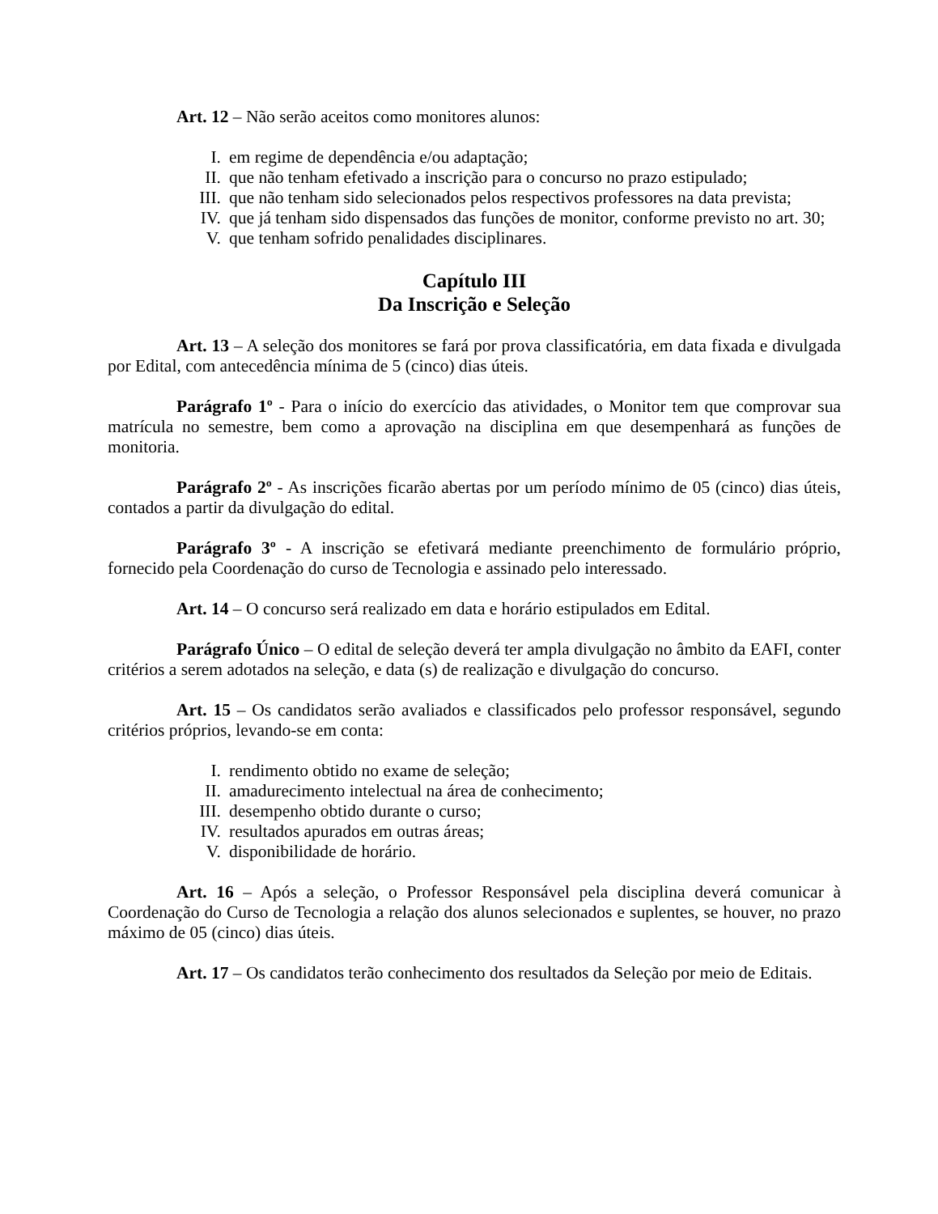Art. 12 – Não serão aceitos como monitores alunos:
I. em regime de dependência e/ou adaptação;
II. que não tenham efetivado a inscrição para o concurso no prazo estipulado;
III. que não tenham sido selecionados pelos respectivos professores na data prevista;
IV. que já tenham sido dispensados das funções de monitor, conforme previsto no art. 30;
V. que tenham sofrido penalidades disciplinares.
Capítulo III
Da Inscrição e Seleção
Art. 13 – A seleção dos monitores se fará por prova classificatória, em data fixada e divulgada por Edital, com antecedência mínima de 5 (cinco) dias úteis.
Parágrafo 1º - Para o início do exercício das atividades, o Monitor tem que comprovar sua matrícula no semestre, bem como a aprovação na disciplina em que desempenhará as funções de monitoria.
Parágrafo 2º - As inscrições ficarão abertas por um período mínimo de 05 (cinco) dias úteis, contados a partir da divulgação do edital.
Parágrafo 3º - A inscrição se efetivará mediante preenchimento de formulário próprio, fornecido pela Coordenação do curso de Tecnologia e assinado pelo interessado.
Art. 14 – O concurso será realizado em data e horário estipulados em Edital.
Parágrafo Único – O edital de seleção deverá ter ampla divulgação no âmbito da EAFI, conter critérios a serem adotados na seleção, e data (s) de realização e divulgação do concurso.
Art. 15 – Os candidatos serão avaliados e classificados pelo professor responsável, segundo critérios próprios, levando-se em conta:
I. rendimento obtido no exame de seleção;
II. amadurecimento intelectual na área de conhecimento;
III. desempenho obtido durante o curso;
IV. resultados apurados em outras áreas;
V. disponibilidade de horário.
Art. 16 – Após a seleção, o Professor Responsável pela disciplina deverá comunicar à Coordenação do Curso de Tecnologia a relação dos alunos selecionados e suplentes, se houver, no prazo máximo de 05 (cinco) dias úteis.
Art. 17 – Os candidatos terão conhecimento dos resultados da Seleção por meio de Editais.